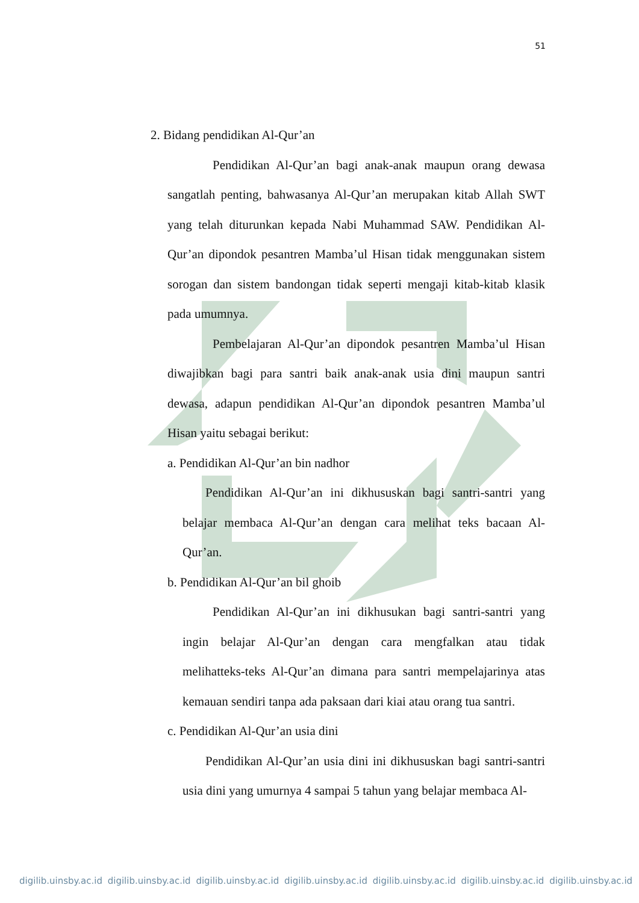51
2. Bidang pendidikan Al-Qur’an
Pendidikan Al-Qur’an bagi anak-anak maupun orang dewasa sangatlah penting, bahwasanya Al-Qur’an merupakan kitab Allah SWT yang telah diturunkan kepada Nabi Muhammad SAW. Pendidikan Al-Qur’an dipondok pesantren Mamba’ul Hisan tidak menggunakan sistem sorogan dan sistem bandongan tidak seperti mengaji kitab-kitab klasik pada umumnya.
Pembelajaran Al-Qur’an dipondok pesantren Mamba’ul Hisan diwajibkan bagi para santri baik anak-anak usia dini maupun santri dewasa, adapun pendidikan Al-Qur’an dipondok pesantren Mamba’ul Hisan yaitu sebagai berikut:
a. Pendidikan Al-Qur’an bin nadhor
Pendidikan Al-Qur’an ini dikhususkan bagi santri-santri yang belajar membaca Al-Qur’an dengan cara melihat teks bacaan Al-Qur’an.
b. Pendidikan Al-Qur’an bil ghoib
Pendidikan Al-Qur’an ini dikhusukan bagi santri-santri yang ingin belajar Al-Qur’an dengan cara mengfalkan atau tidak melihatteks-teks Al-Qur’an dimana para santri mempelajarinya atas kemauan sendiri tanpa ada paksaan dari kiai atau orang tua santri.
c. Pendidikan Al-Qur’an usia dini
Pendidikan Al-Qur’an usia dini ini dikhususkan bagi santri-santri usia dini yang umurnya 4 sampai 5 tahun yang belajar membaca Al-
digilib.uinsby.ac.id digilib.uinsby.ac.id digilib.uinsby.ac.id digilib.uinsby.ac.id digilib.uinsby.ac.id digilib.uinsby.ac.id digilib.uinsby.ac.id